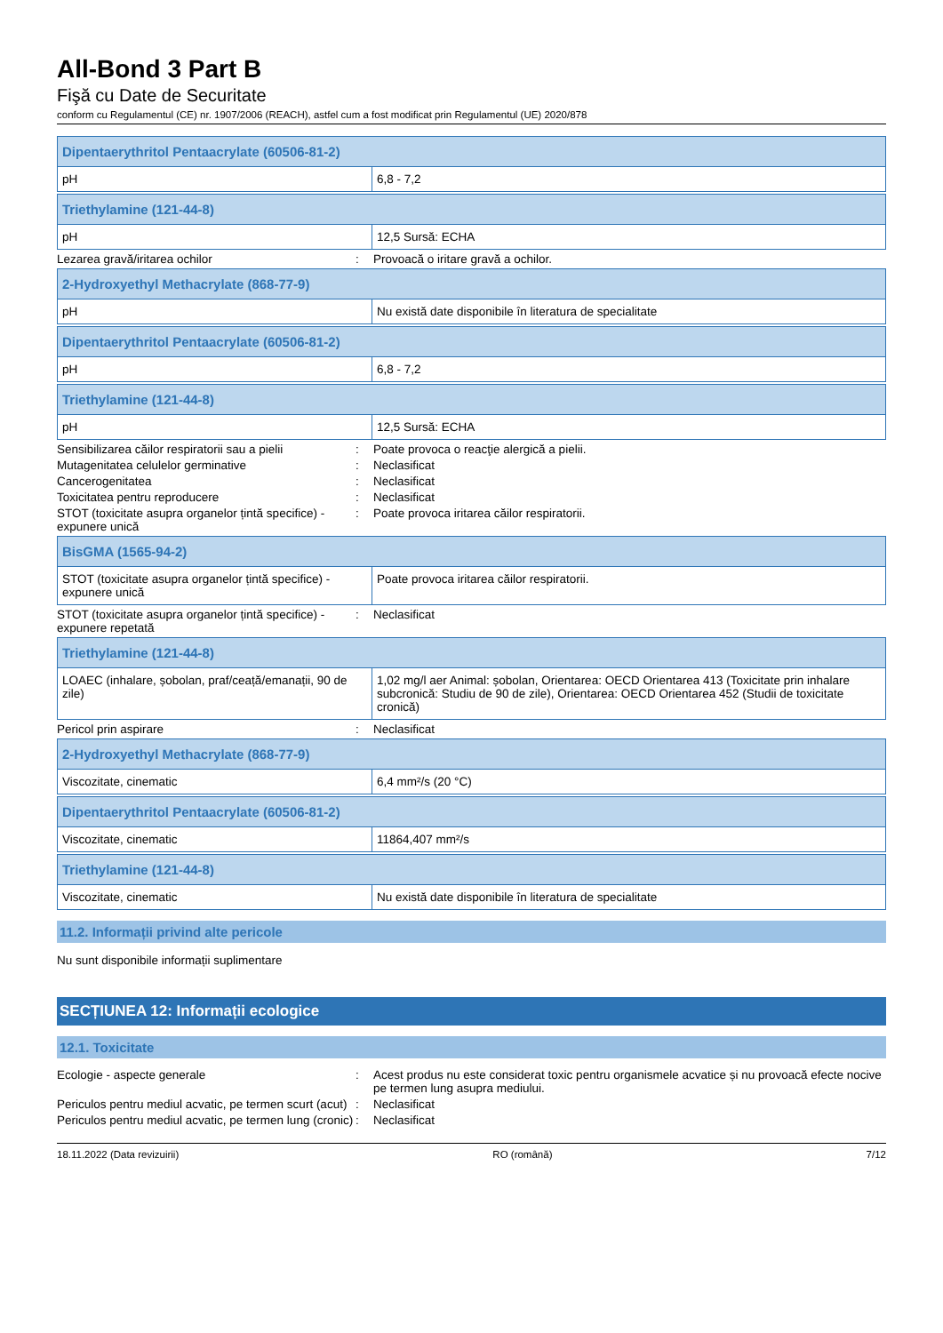All-Bond 3 Part B
Fişă cu Date de Securitate
conform cu Regulamentul (CE) nr. 1907/2006 (REACH), astfel cum a fost modificat prin Regulamentul (UE) 2020/878
| Dipentaerythritol Pentaacrylate (60506-81-2) | |
| --- | --- |
| pH | 6,8 - 7,2 |
| Triethylamine (121-44-8) | |
| --- | --- |
| pH | 12,5 Sursă: ECHA |
Lezarea gravă/iritarea ochilor : Provoacă o iritare gravă a ochilor.
| 2-Hydroxyethyl Methacrylate (868-77-9) | |
| --- | --- |
| pH | Nu există date disponibile în literatura de specialitate |
| Dipentaerythritol Pentaacrylate (60506-81-2) | |
| --- | --- |
| pH | 6,8 - 7,2 |
| Triethylamine (121-44-8) | |
| --- | --- |
| pH | 12,5 Sursă: ECHA |
Sensibilizarea căilor respiratorii sau a pielii
: Poate provoca o reacţie alergică a pielii.
Mutagenitatea celulelor germinative : Neclasificat
Cancerogenitatea : Neclasificat
Toxicitatea pentru reproducere : Neclasificat
STOT (toxicitate asupra organelor țintă specifice) - expunere unică
: Poate provoca iritarea căilor respiratorii.
| BisGMA (1565-94-2) | |
| --- | --- |
| STOT (toxicitate asupra organelor țintă specifice) - expunere unică | Poate provoca iritarea căilor respiratorii. |
STOT (toxicitate asupra organelor țintă specifice) - expunere repetată
: Neclasificat
| Triethylamine (121-44-8) | |
| --- | --- |
| LOAEC (inhalare, șobolan, praf/ceață/emanații, 90 de zile) | 1,02 mg/l aer Animal: șobolan, Orientarea: OECD Orientarea 413 (Toxicitate prin inhalare subcronică: Studiu de 90 de zile), Orientarea: OECD Orientarea 452 (Studii de toxicitate cronică) |
Pericol prin aspirare : Neclasificat
| 2-Hydroxyethyl Methacrylate (868-77-9) | |
| --- | --- |
| Viscozitate, cinematic | 6,4 mm²/s (20 °C) |
| Dipentaerythritol Pentaacrylate (60506-81-2) | |
| --- | --- |
| Viscozitate, cinematic | 11864,407 mm²/s |
| Triethylamine (121-44-8) | |
| --- | --- |
| Viscozitate, cinematic | Nu există date disponibile în literatura de specialitate |
11.2. Informații privind alte pericole
Nu sunt disponibile informații suplimentare
SECȚIUNEA 12: Informații ecologice
12.1. Toxicitate
Ecologie - aspecte generale : Acest produs nu este considerat toxic pentru organismele acvatice și nu provoacă efecte nocive pe termen lung asupra mediului.
Periculos pentru mediul acvatic, pe termen scurt (acut)
: Neclasificat
Periculos pentru mediul acvatic, pe termen lung (cronic)
: Neclasificat
18.11.2022 (Data revizuirii) RO (română) 7/12